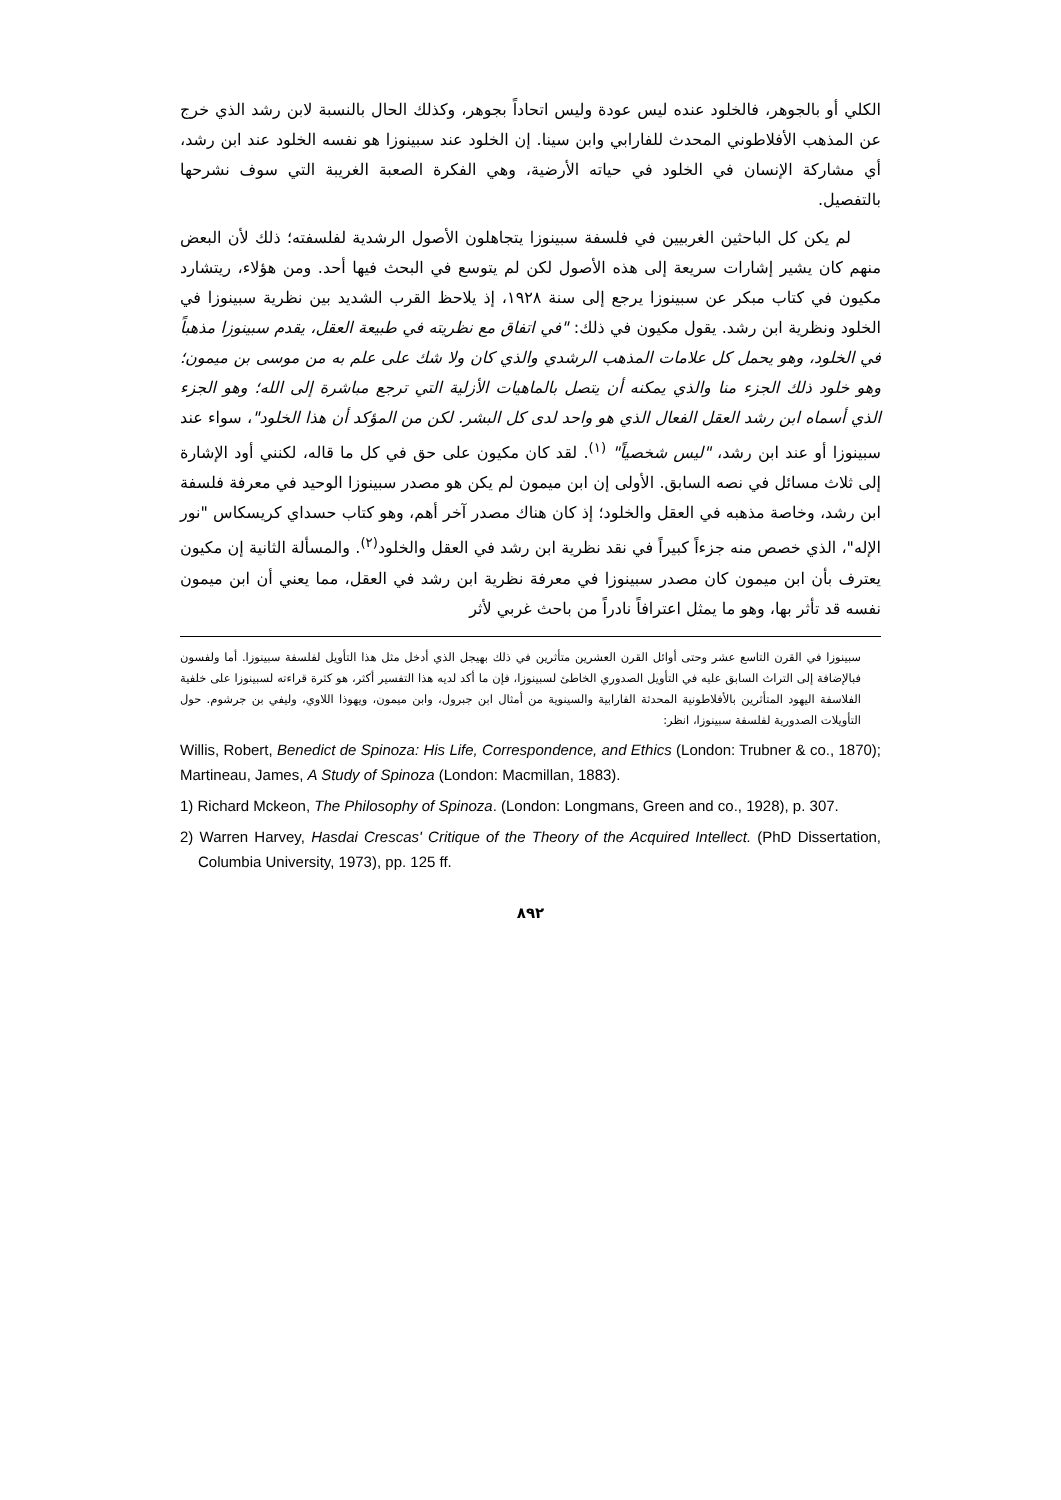الكلي أو بالجوهر، فالخلود عنده ليس عودة وليس اتحاداً بجوهر، وكذلك الحال بالنسبة لابن رشد الذي خرج عن المذهب الأفلاطوني المحدث للفارابي وابن سينا. إن الخلود عند سبينوزا هو نفسه الخلود عند ابن رشد، أي مشاركة الإنسان في الخلود في حياته الأرضية، وهي الفكرة الصعبة الغريبة التي سوف نشرحها بالتفصيل.
لم يكن كل الباحثين الغربيين في فلسفة سبينوزا يتجاهلون الأصول الرشدية لفلسفته؛ ذلك لأن البعض منهم كان يشير إشارات سريعة إلى هذه الأصول لكن لم يتوسع في البحث فيها أحد. ومن هؤلاء، ريتشارد مكيون في كتاب مبكر عن سبينوزا يرجع إلى سنة ١٩٢٨، إذ يلاحظ القرب الشديد بين نظرية سبينوزا في الخلود ونظرية ابن رشد. يقول مكيون في ذلك: "في اتفاق مع نظريته في طبيعة العقل، يقدم سبينوزا مذهباً في الخلود، وهو يحمل كل علامات المذهب الرشدي والذي كان ولا شك على علم به من موسى بن ميمون؛ وهو خلود ذلك الجزء منا والذي يمكنه أن يتصل بالماهيات الأزلية التي ترجع مباشرة إلى الله؛ وهو الجزء الذي أسماه ابن رشد العقل الفعال الذي هو واحد لدى كل البشر. لكن من المؤكد أن هذا الخلود"، سواء عند سبينوزا أو عند ابن رشد، "ليس شخصياً" <sup>(١)</sup>. لقد كان مكيون على حق في كل ما قاله، لكنني أود الإشارة إلى ثلاث مسائل في نصه السابق. الأولى إن ابن ميمون لم يكن هو مصدر سبينوزا الوحيد في معرفة فلسفة ابن رشد، وخاصة مذهبه في العقل والخلود؛ إذ كان هناك مصدر آخر أهم، وهو كتاب حسداي كريسكاس "نور الإله"، الذي خصص منه جزءاً كبيراً في نقد نظرية ابن رشد في العقل والخلود<sup>(٢)</sup>. والمسألة الثانية إن مكيون يعترف بأن ابن ميمون كان مصدر سبينوزا في معرفة نظرية ابن رشد في العقل، مما يعني أن ابن ميمون نفسه قد تأثر بها، وهو ما يمثل اعترافاً نادراً من باحث غربي لأثر
سبينوزا في القرن التاسع عشر وحتى أوائل القرن العشرين متأثرين في ذلك بهيجل الذي أدخل مثل هذا التأويل لفلسفة سبينوزا. أما ولفسون فبالإضافة إلى التراث السابق عليه في التأويل الصدوري الخاطئ لسبينوزا، فإن ما أكد لديه هذا التفسير أكثر، هو كثرة قراءته لسبينوزا على خلفية الفلاسفة اليهود المتأثرين بالأفلاطونية المحدثة الفارابية والسينوية من أمثال ابن جبرول، وابن ميمون، ويهوذا اللاوي، وليفي بن جرشوم. حول التأويلات الصدورية لفلسفة سبينوزا، انظر:
Willis, Robert, Benedict de Spinoza: His Life, Correspondence, and Ethics (London: Trubner & co., 1870); Martineau, James, A Study of Spinoza (London: Macmillan, 1883).
1) Richard Mckeon, The Philosophy of Spinoza. (London: Longmans, Green and co., 1928), p. 307.
2) Warren Harvey, Hasdai Crescas' Critique of the Theory of the Acquired Intellect. (PhD Dissertation, Columbia University, 1973), pp. 125 ff.
٨٩٢